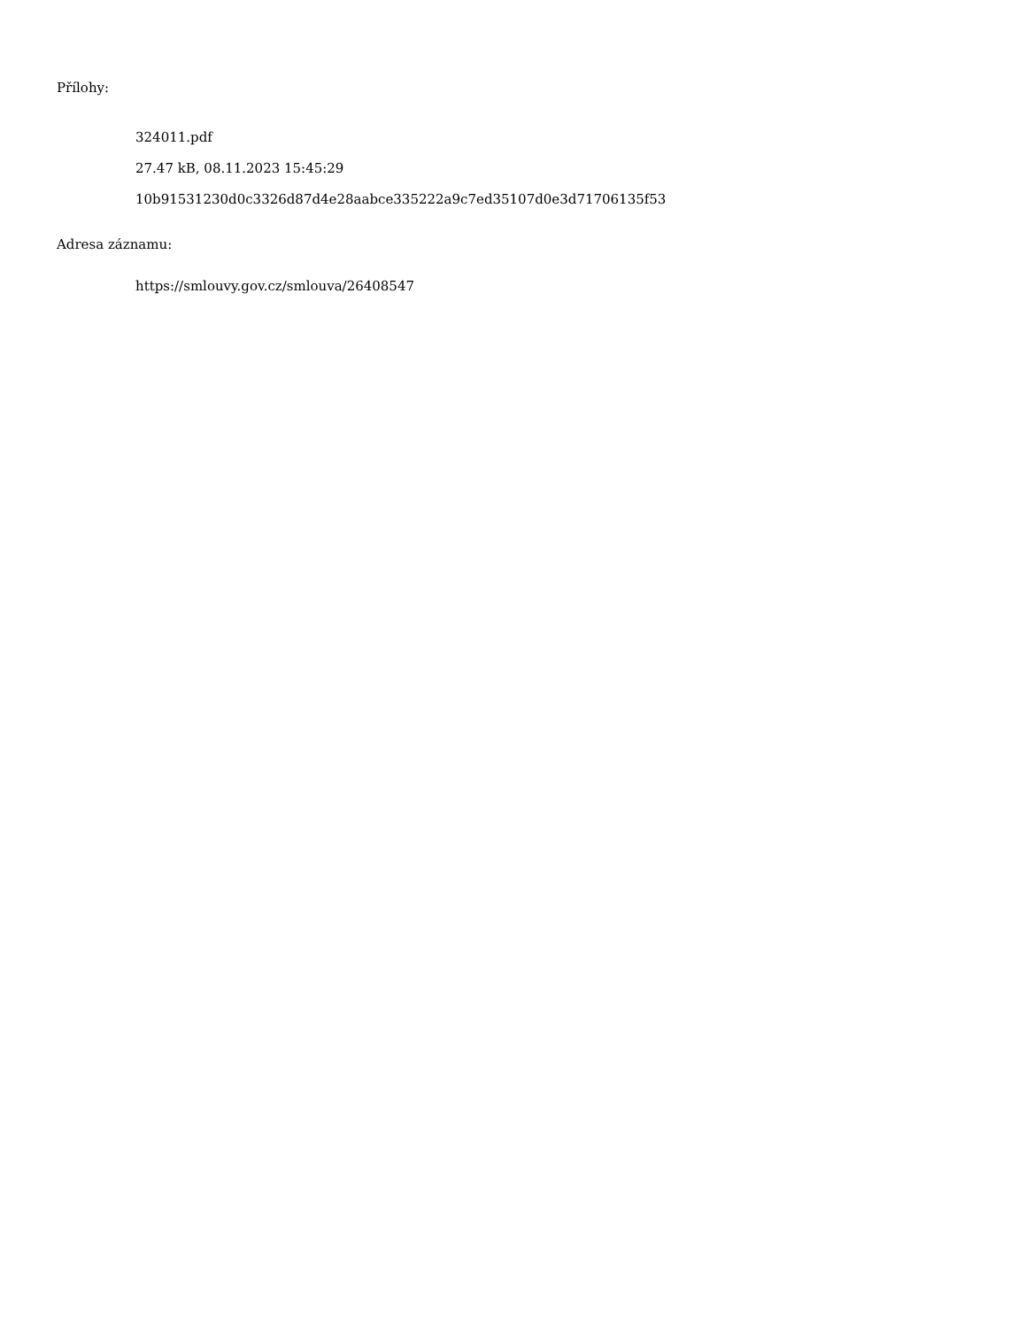Přílohy:
324011.pdf
27.47 kB, 08.11.2023 15:45:29
10b91531230d0c3326d87d4e28aabce335222a9c7ed35107d0e3d71706135f53
Adresa záznamu:
https://smlouvy.gov.cz/smlouva/26408547